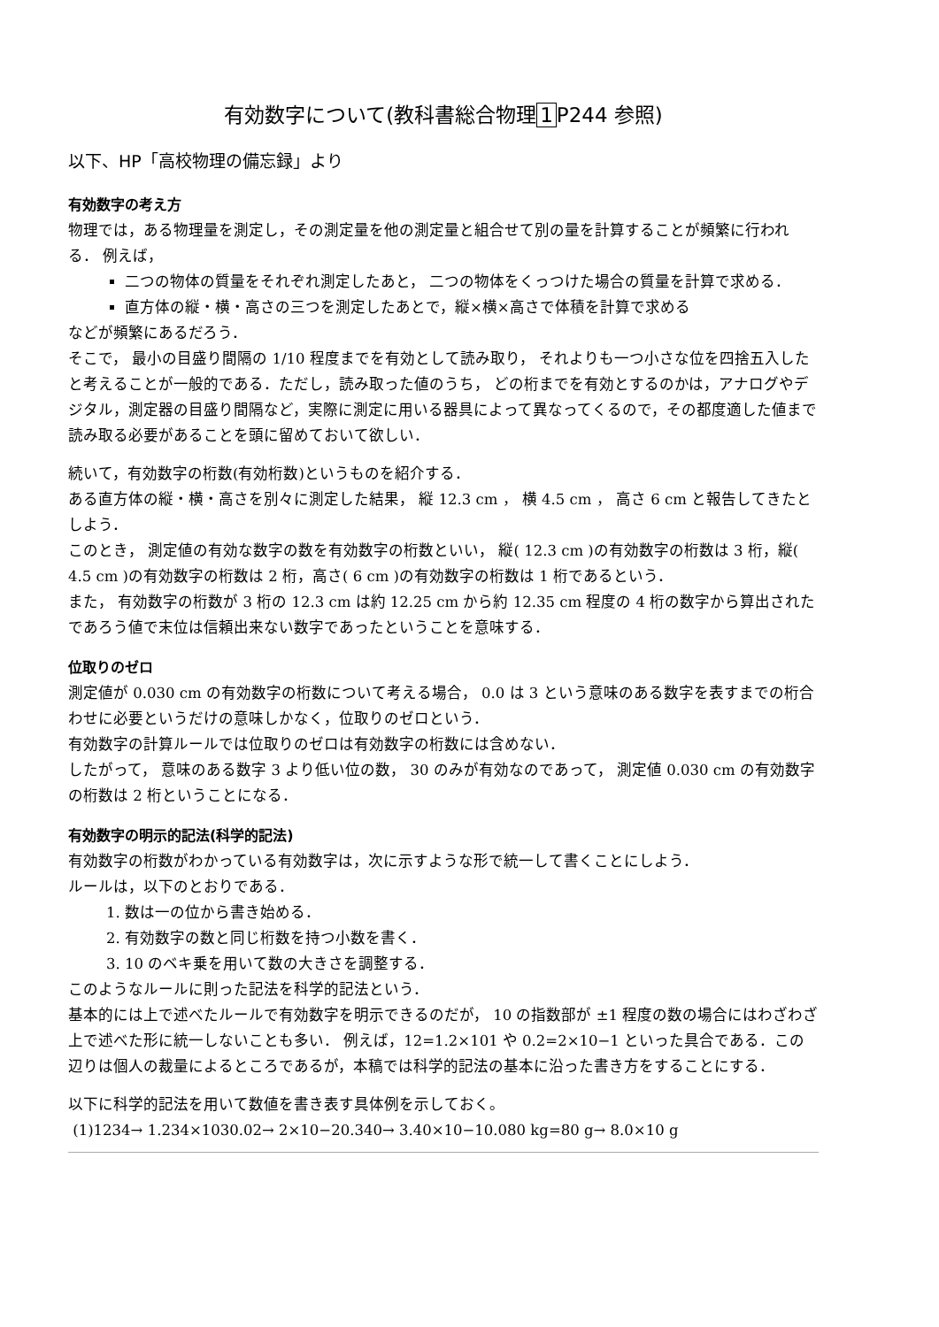有効数字について(教科書総合物理 1 P244 参照)
以下、HP「高校物理の備忘録」より
有効数字の考え方
物理では，ある物理量を測定し，その測定量を他の測定量と組合せて別の量を計算することが頻繁に行われる． 例えば，
二つの物体の質量をそれぞれ測定したあと， 二つの物体をくっつけた場合の質量を計算で求める．
直方体の縦・横・高さの三つを測定したあとで，縦×横×高さで体積を計算で求める
などが頻繁にあるだろう．
そこで， 最小の目盛り間隔の 1/10 程度までを有効として読み取り， それよりも一つ小さな位を四捨五入したと考えることが一般的である．ただし，読み取った値のうち， どの桁までを有効とするのかは，アナログやデジタル，測定器の目盛り間隔など，実際に測定に用いる器具によって異なってくるので，その都度適した値まで読み取る必要があることを頭に留めておいて欲しい．
続いて，有効数字の桁数(有効桁数)というものを紹介する．
ある直方体の縦・横・高さを別々に測定した結果， 縦 12.3 cm ， 横 4.5 cm ， 高さ 6 cm と報告してきたとしよう．
このとき， 測定値の有効な数字の数を有効数字の桁数といい， 縦( 12.3 cm )の有効数字の桁数は 3 桁，縦( 4.5 cm )の有効数字の桁数は 2 桁，高さ( 6 cm )の有効数字の桁数は 1 桁であるという．
また， 有効数字の桁数が 3 桁の 12.3 cm は約 12.25 cm から約 12.35 cm 程度の 4 桁の数字から算出されたであろう値で末位は信頼出来ない数字であったということを意味する．
位取りのゼロ
測定値が 0.030 cm の有効数字の桁数について考える場合， 0.0 は 3 という意味のある数字を表すまでの桁合わせに必要というだけの意味しかなく，位取りのゼロという．
有効数字の計算ルールでは位取りのゼロは有効数字の桁数には含めない．
したがって， 意味のある数字 3 より低い位の数， 30 のみが有効なのであって， 測定値 0.030 cm の有効数字の桁数は 2 桁ということになる．
有効数字の明示的記法(科学的記法)
有効数字の桁数がわかっている有効数字は，次に示すような形で統一して書くことにしよう．
ルールは，以下のとおりである．
1. 数は一の位から書き始める．
2. 有効数字の数と同じ桁数を持つ小数を書く．
3. 10 のベキ乗を用いて数の大きさを調整する．
このようなルールに則った記法を科学的記法という．
基本的には上で述べたルールで有効数字を明示できるのだが， 10 の指数部が ±1 程度の数の場合にはわざわざ上で述べた形に統一しないことも多い． 例えば，12=1.2×101 や 0.2=2×10−1 といった具合である．この辺りは個人の裁量によるところであるが，本稿では科学的記法の基本に沿った書き方をすることにする．
以下に科学的記法を用いて数値を書き表す具体例を示しておく。
(1)1234→ 1.234×1030.02→ 2×10−20.340→ 3.40×10−10.080 kg=80 g→ 8.0×10 g